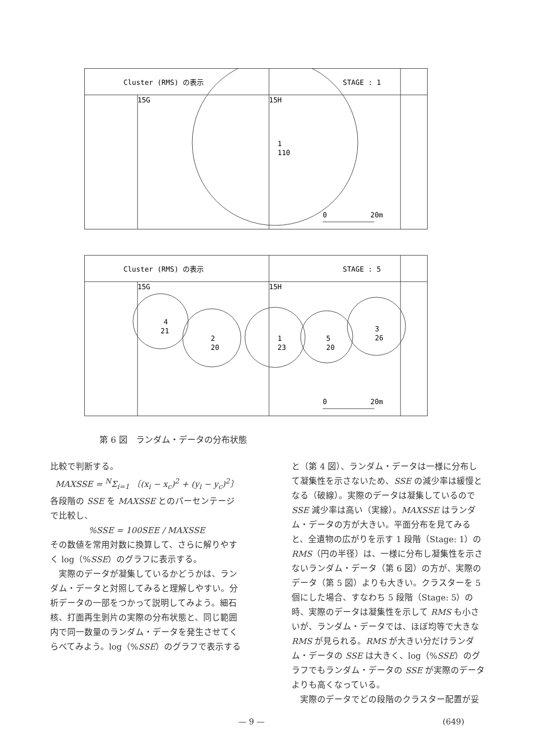Cluster (RMS) の表示
STAGE : 1
15G
15H
1
110
0
20m
Cluster (RMS) の表示
STAGE : 5
15G
15H
4
21
2
20
1
23
5
20
3
26
0
20m
第 6 図　ランダム・データの分布状態
比較で判断する。
MAXSSE = <sup>N</sup>Σ<sub>i=1</sub> 〔(x<sub>i</sub> − x<sub>c</sub>)<sup>2</sup> + (y<sub>i</sub> − y<sub>c</sub>)<sup>2</sup>〕
各段階の SSE を MAXSSE とのパーセンテージで比較し、
%SSE = 100SEE / MAXSSE
その数値を常用対数に換算して、さらに解りやすく log（%SSE）のグラフに表示する。
　実際のデータが凝集しているかどうかは、ランダム・データと対照してみると理解しやすい。分析データの一部をつかって説明してみよう。細石核、打面再生剝片の実際の分布状態と、同じ範囲内で同一数量のランダム・データを発生させてくらべてみよう。log（%SSE）のグラフで表示する
と（第 4 図）、ランダム・データは一様に分布して凝集性を示さないため、SSE の減少率は緩慢となる（破線）。実際のデータは凝集しているので SSE 減少率は高い（実線）。MAXSSE はランダム・データの方が大きい。平面分布を見てみると、全遺物の広がりを示す 1 段階（Stage: 1）の RMS（円の半径）は、一様に分布し凝集性を示さないランダム・データ（第 6 図）の方が、実際のデータ（第 5 図）よりも大きい。クラスターを 5 個にした場合、すなわち 5 段階（Stage: 5）の時、実際のデータは凝集性を示して RMS も小さいが、ランダム・データでは、ほぼ均等で大きな RMS が見られる。RMS が大きい分だけランダム・データの SSE は大きく、log（%SSE）のグラフでもランダム・データの SSE が実際のデータよりも高くなっている。
　実際のデータでどの段階のクラスター配置が妥
— 9 — (649)